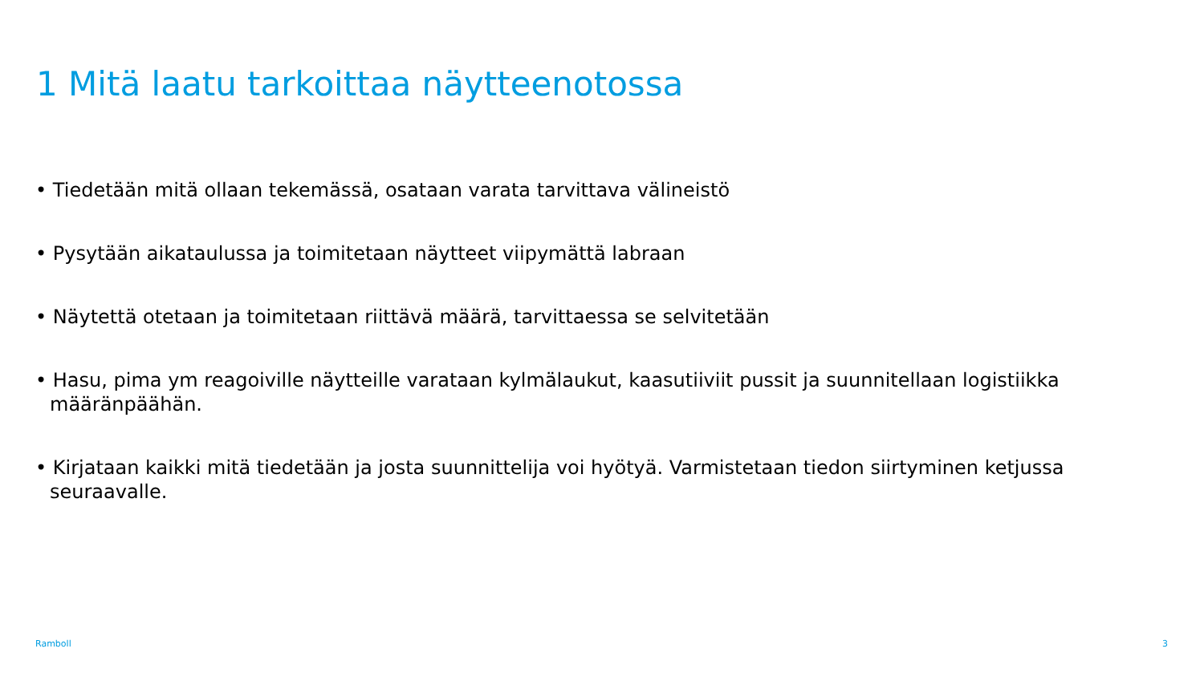1 Mitä laatu tarkoittaa näytteenotossa
• Tiedetään mitä ollaan tekemässä, osataan varata tarvittava välineistö
• Pysytään aikataulussa ja toimitetaan näytteet viipymättä labraan
• Näytettä otetaan ja toimitetaan riittävä määrä, tarvittaessa se selvitetään
• Hasu, pima ym reagoiville näytteille varataan kylmälaukut, kaasutiiviit pussit ja suunnitellaan logistiikka määränpäähän.
• Kirjataan kaikki mitä tiedetään ja josta suunnittelija voi hyötyä. Varmistetaan tiedon siirtyminen ketjussa seuraavalle.
Ramboll 3